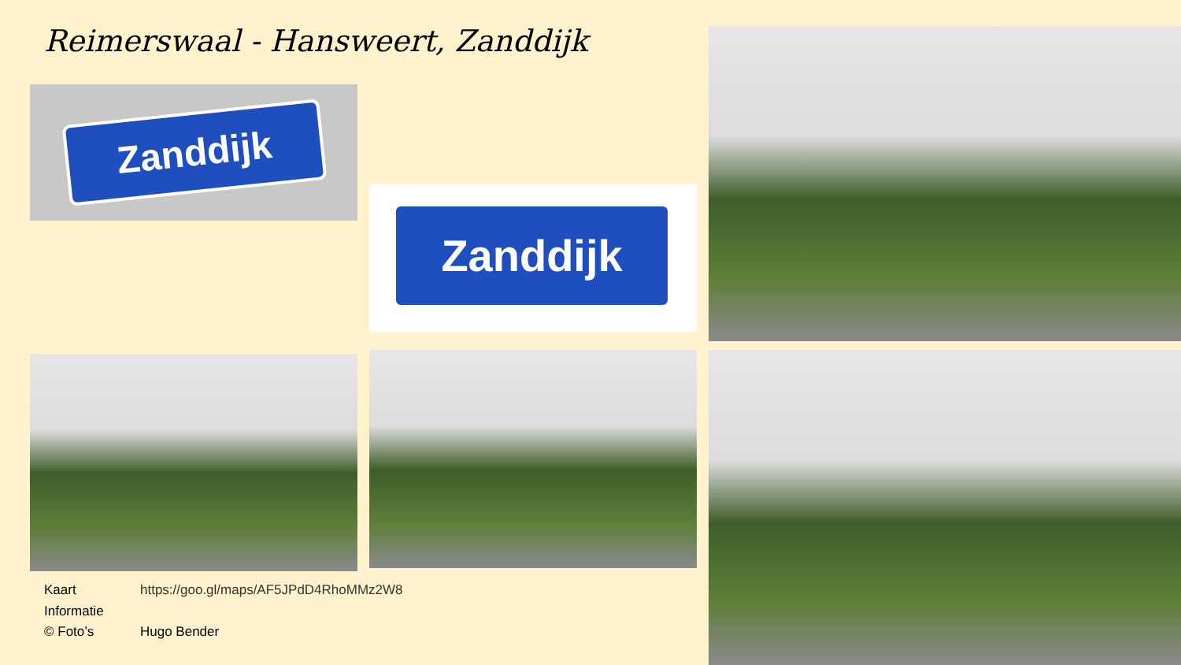Reimerswaal - Hansweert, Zanddijk
Zanddijk
Zanddijk
Kaart https://goo.gl/maps/AF5JPdD4RhoMMz2W8
Informatie
© Foto’s Hugo Bender